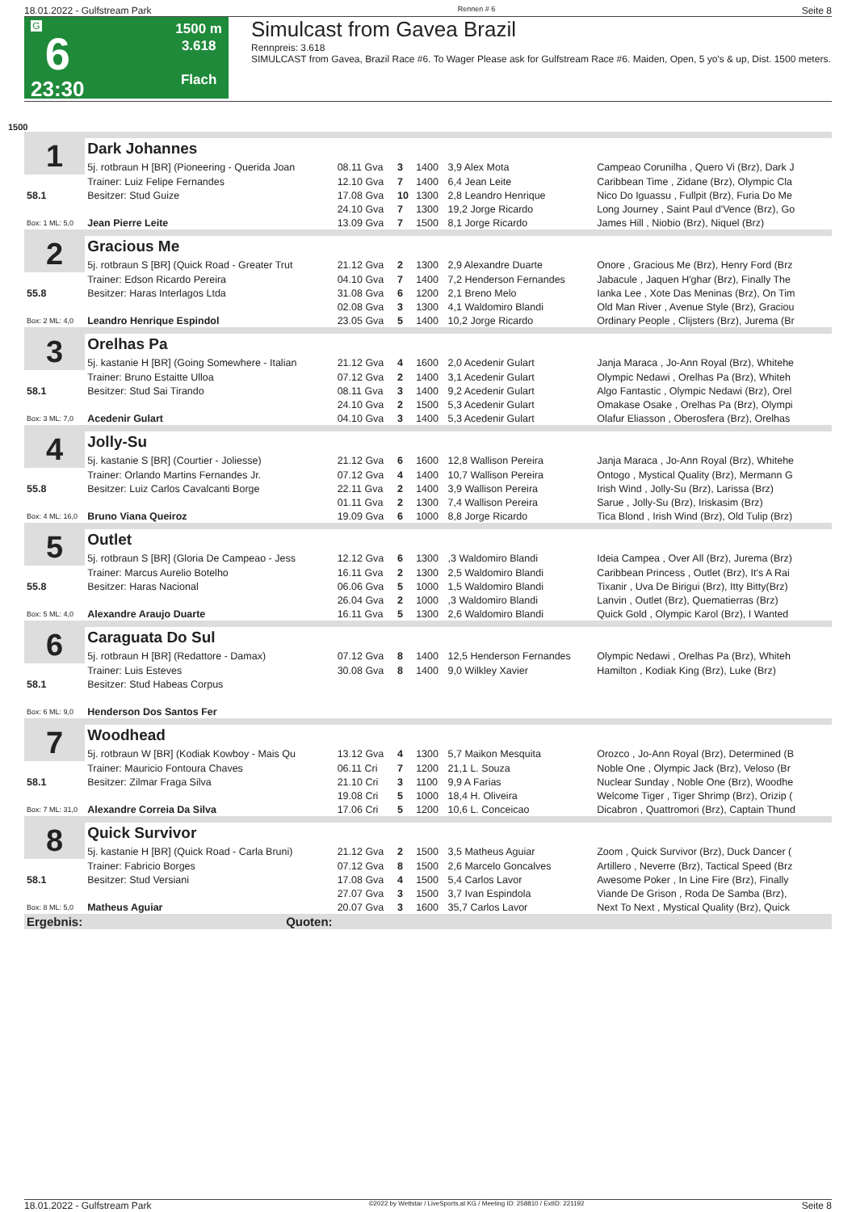18.01.2022 - Gulfstream Park Rennen # 6 Seite 8
G
6
23:30
1500 m
3.618
Flach
Simulcast from Gavea Brazil
Rennpreis: 3.618
SIMULCAST from Gavea, Brazil Race #6. To Wager Please ask for Gulfstream Race #6. Maiden, Open, 5 yo's & up, Dist. 1500 meters.
1500
| 1 | Dark Johannes | | | | | |
| | 5j. rotbraun H [BR] (Pioneering - Querida Joan | 08.11 Gva | 3 | 1400 | 3,9 Alex Mota | Campeao Corunilha , Quero Vi (Brz), Dark J |
| | Trainer: Luiz Felipe Fernandes | 12.10 Gva | 7 | 1400 | 6,4 Jean Leite | Caribbean Time , Zidane (Brz), Olympic Cla |
| 58.1 | Besitzer: Stud Guize | 17.08 Gva | 10 | 1300 | 2,8 Leandro Henrique | Nico Do Iguassu , Fullpit (Brz), Furia Do Me |
| | | 24.10 Gva | 7 | 1300 | 19,2 Jorge Ricardo | Long Journey , Saint Paul d'Vence (Brz), Go |
| Box: 1 ML: 5,0 | Jean Pierre Leite | 13.09 Gva | 7 | 1500 | 8,1 Jorge Ricardo | James Hill , Niobio (Brz), Niquel (Brz) |
| 2 | Gracious Me | | | | | |
| | 5j. rotbraun S [BR] (Quick Road - Greater Trut | 21.12 Gva | 2 | 1300 | 2,9 Alexandre Duarte | Onore , Gracious Me (Brz), Henry Ford (Brz |
| | Trainer: Edson Ricardo Pereira | 04.10 Gva | 7 | 1400 | 7,2 Henderson Fernandes | Jabacule , Jaquen H'ghar (Brz), Finally The |
| 55.8 | Besitzer: Haras Interlagos Ltda | 31.08 Gva | 6 | 1200 | 2,1 Breno Melo | Ianka Lee , Xote Das Meninas (Brz), On Tim |
| | | 02.08 Gva | 3 | 1300 | 4,1 Waldomiro Blandi | Old Man River , Avenue Style (Brz), Graciou |
| Box: 2 ML: 4,0 | Leandro Henrique Espindol | 23.05 Gva | 5 | 1400 | 10,2 Jorge Ricardo | Ordinary People , Clijsters (Brz), Jurema (Br |
| 3 | Orelhas Pa | | | | | |
| | 5j. kastanie H [BR] (Going Somewhere - Italian | 21.12 Gva | 4 | 1600 | 2,0 Acedenir Gulart | Janja Maraca , Jo-Ann Royal (Brz), Whitehe |
| | Trainer: Bruno Estaitte Ulloa | 07.12 Gva | 2 | 1400 | 3,1 Acedenir Gulart | Olympic Nedawi , Orelhas Pa (Brz), Whiteh |
| 58.1 | Besitzer: Stud Sai Tirando | 08.11 Gva | 3 | 1400 | 9,2 Acedenir Gulart | Algo Fantastic , Olympic Nedawi (Brz), Orel |
| | | 24.10 Gva | 2 | 1500 | 5,3 Acedenir Gulart | Omakase Osake , Orelhas Pa (Brz), Olympi |
| Box: 3 ML: 7,0 | Acedenir Gulart | 04.10 Gva | 3 | 1400 | 5,3 Acedenir Gulart | Olafur Eliasson , Oberosfera (Brz), Orelhas |
| 4 | Jolly-Su | | | | | |
| | 5j. kastanie S [BR] (Courtier - Joliesse) | 21.12 Gva | 6 | 1600 | 12,8 Wallison Pereira | Janja Maraca , Jo-Ann Royal (Brz), Whitehe |
| | Trainer: Orlando Martins Fernandes Jr. | 07.12 Gva | 4 | 1400 | 10,7 Wallison Pereira | Ontogo , Mystical Quality (Brz), Mermann G |
| 55.8 | Besitzer: Luiz Carlos Cavalcanti Borge | 22.11 Gva | 2 | 1400 | 3,9 Wallison Pereira | Irish Wind , Jolly-Su (Brz), Larissa (Brz) |
| | | 01.11 Gva | 2 | 1300 | 7,4 Wallison Pereira | Sarue , Jolly-Su (Brz), Iriskasim (Brz) |
| Box: 4 ML: 16,0 | Bruno Viana Queiroz | 19.09 Gva | 6 | 1000 | 8,8 Jorge Ricardo | Tica Blond , Irish Wind (Brz), Old Tulip (Brz) |
| 5 | Outlet | | | | | |
| | 5j. rotbraun S [BR] (Gloria De Campeao - Jess | 12.12 Gva | 6 | 1300 | ,3 Waldomiro Blandi | Ideia Campea , Over All (Brz), Jurema (Brz) |
| | Trainer: Marcus Aurelio Botelho | 16.11 Gva | 2 | 1300 | 2,5 Waldomiro Blandi | Caribbean Princess , Outlet (Brz), It's A Rai |
| 55.8 | Besitzer: Haras Nacional | 06.06 Gva | 5 | 1000 | 1,5 Waldomiro Blandi | Tixanir , Uva De Birigui (Brz), Itty Bitty(Brz) |
| | | 26.04 Gva | 2 | 1000 | ,3 Waldomiro Blandi | Lanvin , Outlet (Brz), Quematierras (Brz) |
| Box: 5 ML: 4,0 | Alexandre Araujo Duarte | 16.11 Gva | 5 | 1300 | 2,6 Waldomiro Blandi | Quick Gold , Olympic Karol (Brz), I Wanted |
| 6 | Caraguata Do Sul | | | | | |
| | 5j. rotbraun H [BR] (Redattore - Damax) | 07.12 Gva | 8 | 1400 | 12,5 Henderson Fernandes | Olympic Nedawi , Orelhas Pa (Brz), Whiteh |
| | Trainer: Luis Esteves | 30.08 Gva | 8 | 1400 | 9,0 Wilkley Xavier | Hamilton , Kodiak King (Brz), Luke (Brz) |
| 58.1 | Besitzer: Stud Habeas Corpus | | | | | |
| Box: 6 ML: 9,0 | Henderson Dos Santos Fer | | | | | |
| 7 | Woodhead | | | | | |
| | 5j. rotbraun W [BR] (Kodiak Kowboy - Mais Qu | 13.12 Gva | 4 | 1300 | 5,7 Maikon Mesquita | Orozco , Jo-Ann Royal (Brz), Determined (B |
| | Trainer: Mauricio Fontoura Chaves | 06.11 Cri | 7 | 1200 | 21,1 L. Souza | Noble One , Olympic Jack (Brz), Veloso (Br |
| 58.1 | Besitzer: Zilmar Fraga Silva | 21.10 Cri | 3 | 1100 | 9,9 A Farias | Nuclear Sunday , Noble One (Brz), Woodhe |
| | | 19.08 Cri | 5 | 1000 | 18,4 H. Oliveira | Welcome Tiger , Tiger Shrimp (Brz), Orizip ( |
| Box: 7 ML: 31,0 | Alexandre Correia Da Silva | 17.06 Cri | 5 | 1200 | 10,6 L. Conceicao | Dicabron , Quattromori (Brz), Captain Thund |
| 8 | Quick Survivor | | | | | |
| | 5j. kastanie H [BR] (Quick Road - Carla Bruni) | 21.12 Gva | 2 | 1500 | 3,5 Matheus Aguiar | Zoom , Quick Survivor (Brz), Duck Dancer ( |
| | Trainer: Fabricio Borges | 07.12 Gva | 8 | 1500 | 2,6 Marcelo Goncalves | Artillero , Neverre (Brz), Tactical Speed (Brz |
| 58.1 | Besitzer: Stud Versiani | 17.08 Gva | 4 | 1500 | 5,4 Carlos Lavor | Awesome Poker , In Line Fire (Brz), Finally |
| | | 27.07 Gva | 3 | 1500 | 3,7 Ivan Espindola | Viande De Grison , Roda De Samba (Brz), |
| Box: 8 ML: 5,0 | Matheus Aguiar | 20.07 Gva | 3 | 1600 | 35,7 Carlos Lavor | Next To Next , Mystical Quality (Brz), Quick |
| Ergebnis: | Quoten: | | | | | |
18.01.2022 - Gulfstream Park ©2022 by Wettstar / LiveSports.at KG / Meeting ID: 258810 / ExtID: 221192 Seite 8